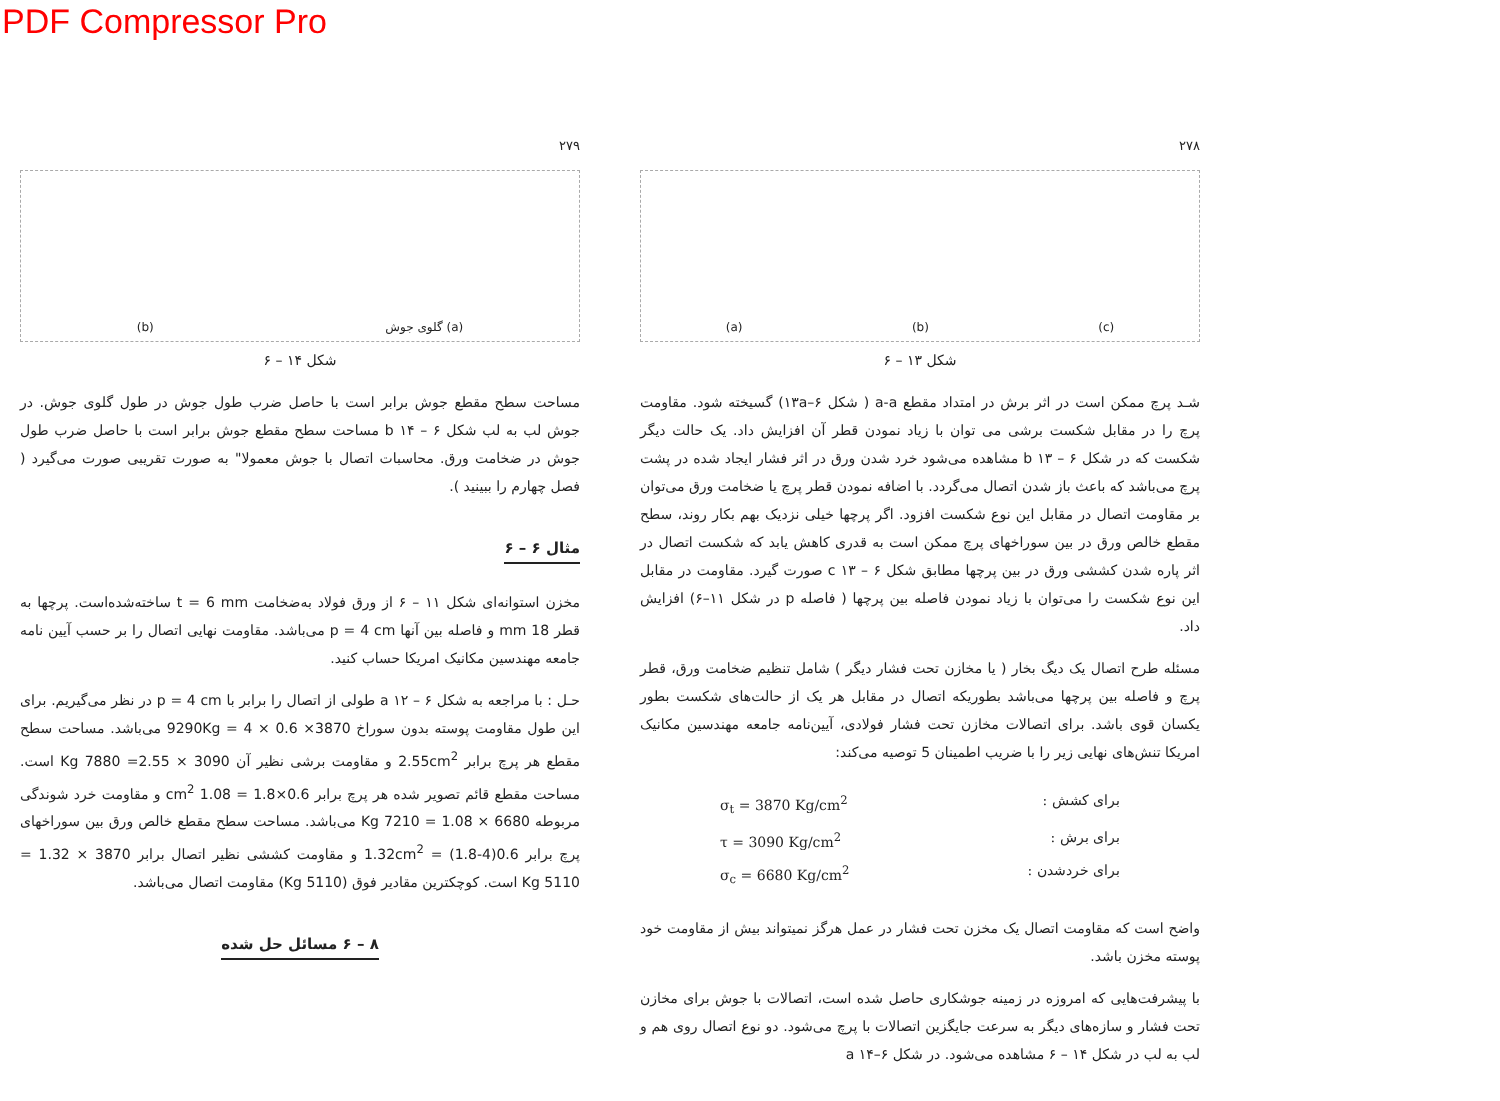PDF Compressor Pro
۲۷۹
(b) گلوی جوش (a)
شکل ۱۴ – ۶
مساحت سطح مقطع جوش برابر است با حاصل ضرب طول جوش در طول گلوی جوش. در جوش لب به لب شکل b ۱۴ – ۶ مساحت سطح مقطع جوش برابر است با حاصل ضرب طول جوش در ضخامت ورق. محاسبات اتصال با جوش معمولا" به صورت تقریبی صورت می‌گیرد ( فصل چهارم را ببینید ).
مثال ۶ – ۶
مخزن استوانه‌ای شکل ۱۱ – ۶ از ورق فولاد به‌ضخامت t = 6 mm ساخته‌شده‌است. پرچها به قطر 18 mm و فاصله بین آنها p = 4 cm می‌باشد. مقاومت نهایی اتصال را بر حسب آیین نامه جامعه مهندسین مکانیک امریکا حساب کنید.
حـل : با مراجعه به شکل a ۱۲ – ۶ طولی از اتصال را برابر با p = 4 cm در نظر می‌گیریم. برای این طول مقاومت پوسته بدون سوراخ 3870× 0.6 × 4 = 9290Kg می‌باشد. مساحت سطح مقطع هر پرچ برابر 2.55cm<sup>2</sup> و مقاومت برشی نظیر آن 3090 × 2.55= 7880 Kg است. مساحت مقطع قائم تصویر شده هر پرچ برابر 0.6×1.8 = 1.08 cm<sup>2</sup> و مقاومت خرد شوندگی مربوطه 6680 × 1.08 = 7210 Kg می‌باشد. مساحت سطح مقطع خالص ورق بین سوراخهای پرچ برابر 0.6(4-1.8) = 1.32cm<sup>2</sup> و مقاومت کششی نظیر اتصال برابر 3870 × 1.32 = 5110 Kg است. کوچکترین مقادیر فوق (5110 Kg) مقاومت اتصال می‌باشد.
۸ – ۶ مسائل حل شده
۲۷۸
(a) (b) (c)
شکل ۱۳ – ۶
شـد پرچ ممکن است در اثر برش در امتداد مقطع a-a ( شکل ۱۳a–۶) گسیخته شود. مقاومت پرچ را در مقابل شکست برشی می توان با زیاد نمودن قطر آن افزایش داد. یک حالت دیگر شکست که در شکل b ۱۳ – ۶ مشاهده می‌شود خرد شدن ورق در اثر فشار ایجاد شده در پشت پرچ می‌باشد که باعث باز شدن اتصال می‌گردد. با اضافه نمودن قطر پرچ یا ضخامت ورق می‌توان بر مقاومت اتصال در مقابل این نوع شکست افزود. اگر پرچها خیلی نزدیک بهم بکار روند، سطح مقطع خالص ورق در بین سوراخهای پرچ ممکن است به قدری کاهش یابد که شکست اتصال در اثر پاره شدن کششی ورق در بین پرچها مطابق شکل c ۱۳ – ۶ صورت گیرد. مقاومت در مقابل این نوع شکست را می‌توان با زیاد نمودن فاصله بین پرچها ( فاصله p در شکل ۱۱–۶) افزایش داد.
مسئله طرح اتصال یک دیگ بخار ( یا مخازن تحت فشار دیگر ) شامل تنظیم ضخامت ورق، قطر پرچ و فاصله بین پرچها می‌باشد بطوریکه اتصال در مقابل هر یک از حالت‌های شکست بطور یکسان قوی باشد. برای اتصالات مخازن تحت فشار فولادی، آیین‌نامه جامعه مهندسین مکانیک امریکا تنش‌های نهایی زیر را با ضریب اطمینان 5 توصیه می‌کند:
σ<sub>t</sub> = 3870 Kg/cm<sup>2</sup>: برای کشش
τ = 3090 Kg/cm<sup>2</sup>: برای برش
σ<sub>c</sub> = 6680 Kg/cm<sup>2</sup>: برای خردشدن
واضح است که مقاومت اتصال یک مخزن تحت فشار در عمل هرگز نمیتواند بیش از مقاومت خود پوسته مخزن باشد.
با پیشرفت‌هایی که امروزه در زمینه جوشکاری حاصل شده است، اتصالات با جوش برای مخازن تحت فشار و سازه‌های دیگر به سرعت جایگزین اتصالات با پرچ می‌شود. دو نوع اتصال روی هم و لب به لب در شکل ۱۴ – ۶ مشاهده می‌شود. در شکل a ۱۴–۶